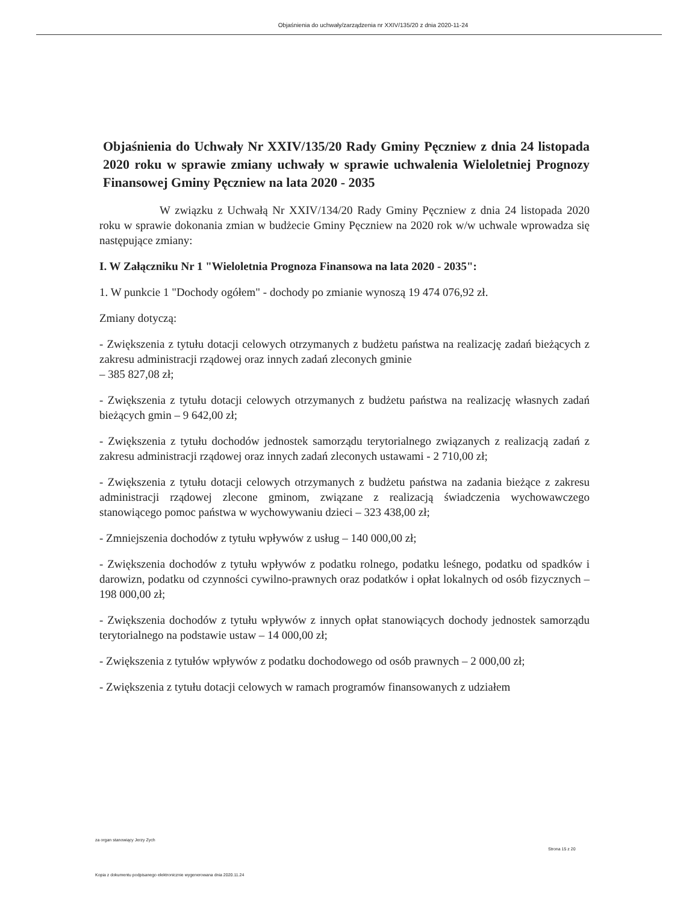Objaśnienia do uchwały/zarządzenia nr XXIV/135/20 z dnia 2020-11-24
Objaśnienia do Uchwały Nr XXIV/135/20 Rady Gminy Pęczniew z dnia 24 listopada 2020 roku w sprawie zmiany uchwały w sprawie uchwalenia Wieloletniej Prognozy Finansowej Gminy Pęczniew na lata 2020 - 2035
W związku z Uchwałą Nr XXIV/134/20 Rady Gminy Pęczniew z dnia 24 listopada 2020 roku w sprawie dokonania zmian w budżecie Gminy Pęczniew na 2020 rok w/w uchwale wprowadza się następujące zmiany:
I. W Załączniku Nr 1 "Wieloletnia Prognoza Finansowa na lata 2020 - 2035":
1. W punkcie 1 "Dochody ogółem" - dochody po zmianie wynoszą 19 474 076,92 zł.
Zmiany dotyczą:
- Zwiększenia z tytułu dotacji celowych otrzymanych z budżetu państwa na realizację zadań bieżących z zakresu administracji rządowej oraz innych zadań zleconych gminie
– 385 827,08 zł;
- Zwiększenia z tytułu dotacji celowych otrzymanych z budżetu państwa na realizację własnych zadań bieżących gmin – 9 642,00 zł;
- Zwiększenia z tytułu dochodów jednostek samorządu terytorialnego związanych z realizacją zadań z zakresu administracji rządowej oraz innych zadań zleconych ustawami - 2 710,00 zł;
- Zwiększenia z tytułu dotacji celowych otrzymanych z budżetu państwa na zadania bieżące z zakresu administracji rządowej zlecone gminom, związane z realizacją świadczenia wychowawczego stanowiącego pomoc państwa w wychowywaniu dzieci – 323 438,00 zł;
- Zmniejszenia dochodów z tytułu wpływów z usług – 140 000,00 zł;
- Zwiększenia dochodów z tytułu wpływów z podatku rolnego, podatku leśnego, podatku od spadków i darowizn, podatku od czynności cywilno-prawnych oraz podatków i opłat lokalnych od osób fizycznych – 198 000,00 zł;
- Zwiększenia dochodów z tytułu wpływów z innych opłat stanowiących dochody jednostek samorządu terytorialnego na podstawie ustaw – 14 000,00 zł;
- Zwiększenia z tytułów wpływów z podatku dochodowego od osób prawnych – 2 000,00 zł;
- Zwiększenia z tytułu dotacji celowych w ramach programów finansowanych z udziałem
za organ stanowiący Jerzy Zych
Strona 15 z 20
Kopia z dokumentu podpisanego elektronicznie wygenerowana dnia 2020.11.24